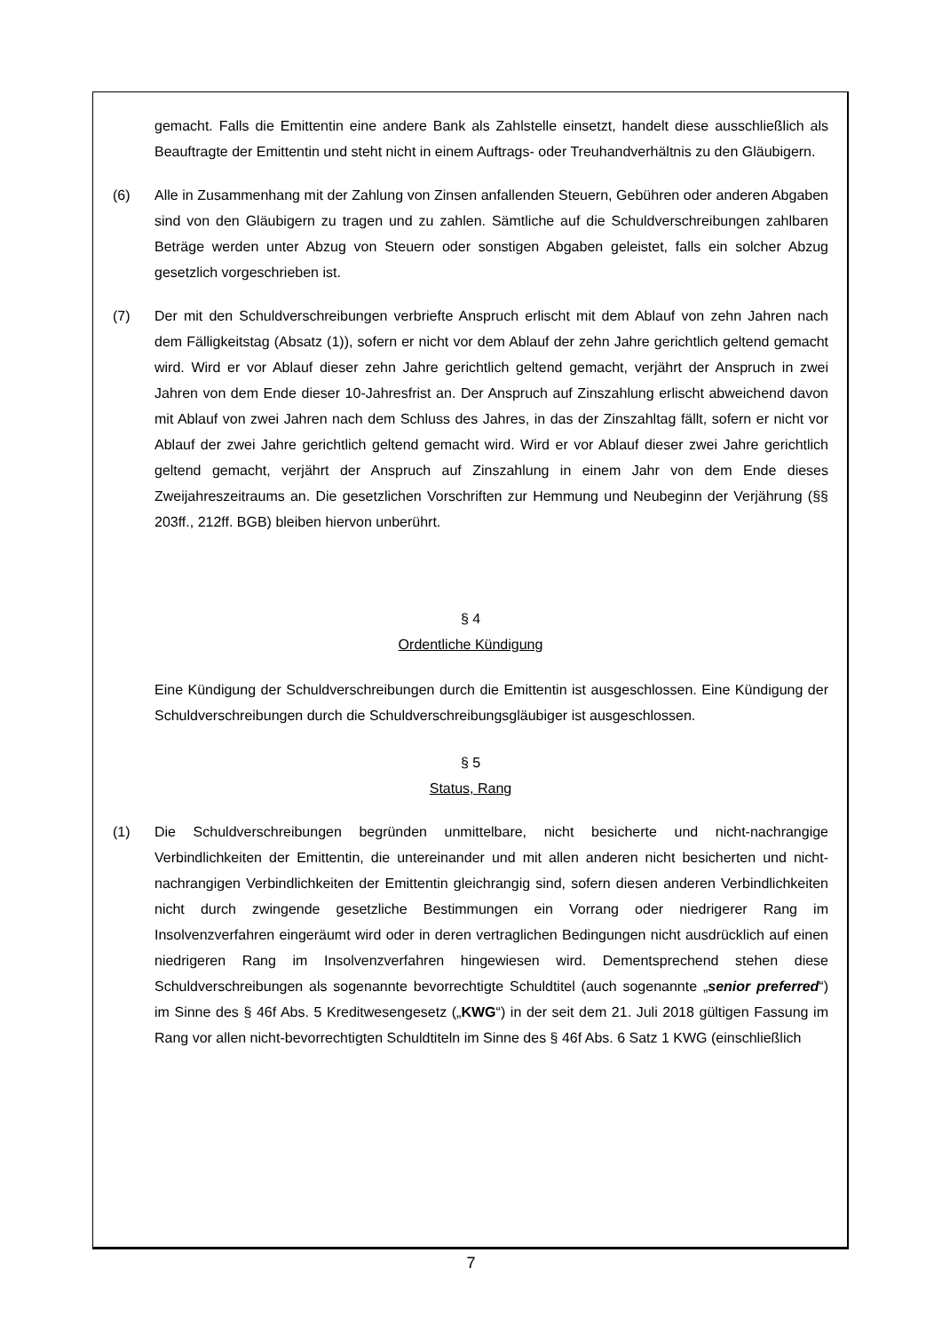gemacht. Falls die Emittentin eine andere Bank als Zahlstelle einsetzt, handelt diese ausschließlich als Beauftragte der Emittentin und steht nicht in einem Auftrags- oder Treuhandverhältnis zu den Gläubigern.
(6) Alle in Zusammenhang mit der Zahlung von Zinsen anfallenden Steuern, Gebühren oder anderen Abgaben sind von den Gläubigern zu tragen und zu zahlen. Sämtliche auf die Schuldverschreibungen zahlbaren Beträge werden unter Abzug von Steuern oder sonstigen Abgaben geleistet, falls ein solcher Abzug gesetzlich vorgeschrieben ist.
(7) Der mit den Schuldverschreibungen verbriefte Anspruch erlischt mit dem Ablauf von zehn Jahren nach dem Fälligkeitstag (Absatz (1)), sofern er nicht vor dem Ablauf der zehn Jahre gerichtlich geltend gemacht wird. Wird er vor Ablauf dieser zehn Jahre gerichtlich geltend gemacht, verjährt der Anspruch in zwei Jahren von dem Ende dieser 10-Jahresfrist an. Der Anspruch auf Zinszahlung erlischt abweichend davon mit Ablauf von zwei Jahren nach dem Schluss des Jahres, in das der Zinszahltag fällt, sofern er nicht vor Ablauf der zwei Jahre gerichtlich geltend gemacht wird. Wird er vor Ablauf dieser zwei Jahre gerichtlich geltend gemacht, verjährt der Anspruch auf Zinszahlung in einem Jahr von dem Ende dieses Zweijahreszeitraums an. Die gesetzlichen Vorschriften zur Hemmung und Neubeginn der Verjährung (§§ 203ff., 212ff. BGB) bleiben hiervon unberührt.
§ 4
Ordentliche Kündigung
Eine Kündigung der Schuldverschreibungen durch die Emittentin ist ausgeschlossen. Eine Kündigung der Schuldverschreibungen durch die Schuldverschreibungsgläubiger ist ausgeschlossen.
§ 5
Status, Rang
(1) Die Schuldverschreibungen begründen unmittelbare, nicht besicherte und nicht-nachrangige Verbindlichkeiten der Emittentin, die untereinander und mit allen anderen nicht besicherten und nicht-nachrangigen Verbindlichkeiten der Emittentin gleichrangig sind, sofern diesen anderen Verbindlichkeiten nicht durch zwingende gesetzliche Bestimmungen ein Vorrang oder niedrigerer Rang im Insolvenzverfahren eingeräumt wird oder in deren vertraglichen Bedingungen nicht ausdrücklich auf einen niedrigeren Rang im Insolvenzverfahren hingewiesen wird. Dementsprechend stehen diese Schuldverschreibungen als sogenannte bevorrechtigte Schuldtitel (auch sogenannte „senior preferred“) im Sinne des § 46f Abs. 5 Kreditwesengesetz („KWG“) in der seit dem 21. Juli 2018 gültigen Fassung im Rang vor allen nicht-bevorrechtigten Schuldtiteln im Sinne des § 46f Abs. 6 Satz 1 KWG (einschließlich
7